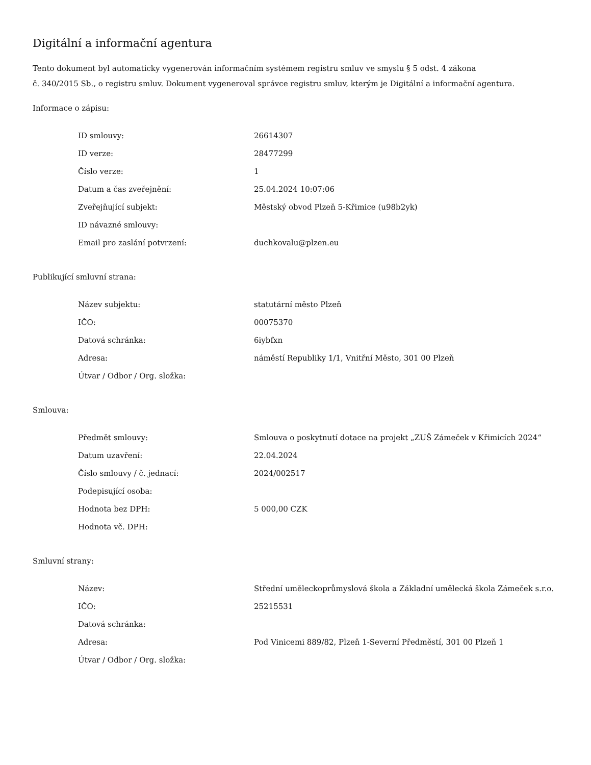Digitální a informační agentura
Tento dokument byl automaticky vygenerován informačním systémem registru smluv ve smyslu § 5 odst. 4 zákona
č. 340/2015 Sb., o registru smluv. Dokument vygeneroval správce registru smluv, kterým je Digitální a informační agentura.
Informace o zápisu:
| ID smlouvy: | 26614307 |
| ID verze: | 28477299 |
| Číslo verze: | 1 |
| Datum a čas zveřejnění: | 25.04.2024 10:07:06 |
| Zveřejňující subjekt: | Městský obvod Plzeň 5-Křimice (u98b2yk) |
| ID návazné smlouvy: | |
| Email pro zaslání potvrzení: | duchkovalu@plzen.eu |
Publikující smluvní strana:
| Název subjektu: | statutární město Plzeň |
| IČO: | 00075370 |
| Datová schránka: | 6iybfxn |
| Adresa: | náměstí Republiky 1/1, Vnitřní Město, 301 00 Plzeň |
| Útvar / Odbor / Org. složka: | |
Smlouva:
| Předmět smlouvy: | Smlouva o poskytnutí dotace na projekt „ZUŠ Zámeček v Křimicích 2024“ |
| Datum uzavření: | 22.04.2024 |
| Číslo smlouvy / č. jednací: | 2024/002517 |
| Podepisující osoba: | |
| Hodnota bez DPH: | 5 000,00 CZK |
| Hodnota vč. DPH: | |
Smluvní strany:
| Název: | Střední uměleckoprůmyslová škola a Základní umělecká škola Zámeček s.r.o. |
| IČO: | 25215531 |
| Datová schránka: | |
| Adresa: | Pod Vinicemi 889/82, Plzeň 1-Severní Předměstí, 301 00 Plzeň 1 |
| Útvar / Odbor / Org. složka: | |